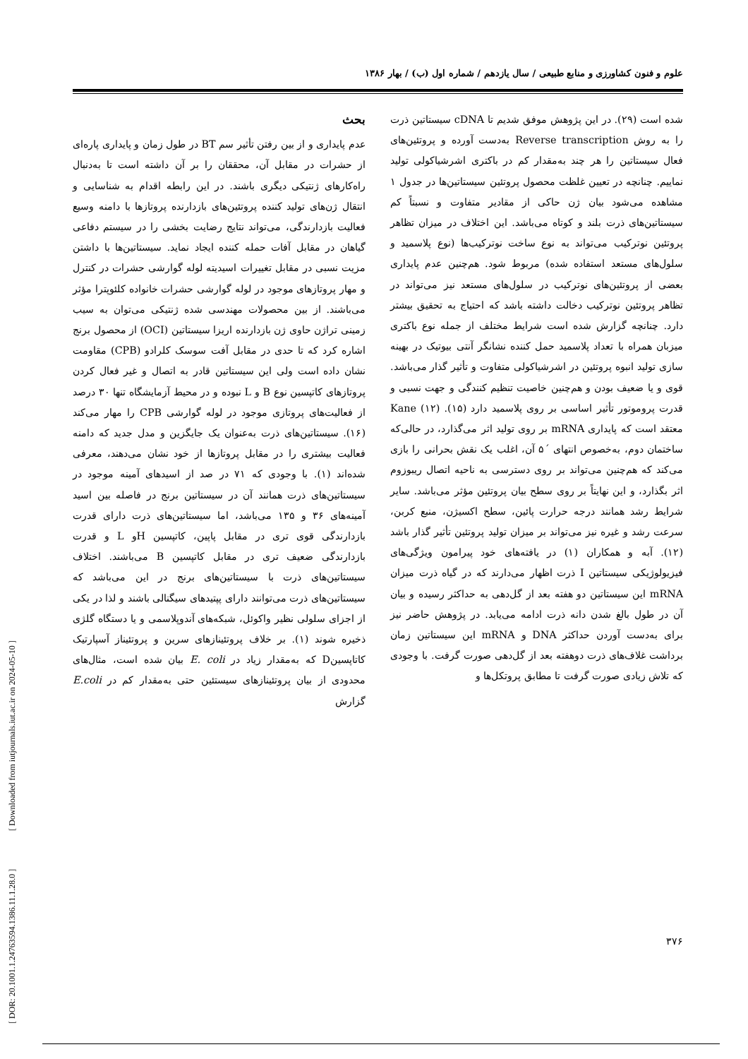علوم و فنون کشاورزی و منابع طبیعی / سال یازدهم / شماره اول (ب) / بهار ۱۳۸۶
بحث
عدم پایداری و از بین رفتن تأثیر سم BT در طول زمان و پایداری پاره‌ای از حشرات در مقابل آن، محققان را بر آن داشته است تا به‌دنبال راه‌کارهای ژنتیکی دیگری باشند. در این رابطه اقدام به شناسایی و انتقال ژن‌های تولید کننده پروتئین‌های بازدارنده پروتازها با دامنه وسیع فعالیت بازدارندگی، می‌تواند نتایج رضایت بخشی را در سیستم دفاعی گیاهان در مقابل آفات حمله کننده ایجاد نماید. سیستاتین‌ها با داشتن مزیت نسبی در مقابل تغییرات اسیدیته لوله گوارشی حشرات در کنترل و مهار پروتازهای موجود در لوله گوارشی حشرات خانواده کلئوپترا مؤثر می‌باشند. از بین محصولات مهندسی شده ژنتیکی می‌توان به سیب زمینی تراژن حاوی ژن بازدارنده اریزا سیستاتین (OCI) از محصول برنج اشاره کرد که تا حدی در مقابل آفت سوسک کلرادو (CPB) مقاومت نشان داده است ولی این سیستاتین قادر به اتصال و غیر فعال کردن پروتازهای کاتپسین نوع B و L نبوده و در محیط آزمایشگاه تنها ۳۰ درصد از فعالیت‌های پروتازی موجود در لوله گوارشی CPB را مهار می‌کند (۱۶). سیستاتین‌های ذرت به‌عنوان یک جایگزین و مدل جدید که دامنه فعالیت بیشتری را در مقابل پروتازها از خود نشان می‌دهند، معرفی شده‌اند (۱). با وجودی که ۷۱ در صد از اسیدهای آمینه موجود در سیستاتین‌های ذرت همانند آن در سیستاتین برنج در فاصله بین اسید آمینه‌های ۳۶ و ۱۳۵ می‌باشد، اما سیستاتین‌های ذرت دارای قدرت بازدارندگی قوی تری در مقابل پاپین، کاتپسین Hو L و قدرت بازدارندگی ضعیف تری در مقابل کاتپسین B می‌باشند. اختلاف سیستاتین‌های ذرت با سیستاتین‌های برنج در این می‌باشد که سیستاتین‌های ذرت می‌توانند دارای پپتیدهای سیگنالی باشند و لذا در یکی از اجزای سلولی نظیر واکوئل، شبکه‌های آندوپلاسمی و یا دستگاه گلژی ذخیره شوند (۱). بر خلاف پروتئینازهای سرین و پروتئیناز آسپارتیک کاتاپسینD که به‌مقدار زیاد در E. coli بیان شده است، مثال‌های محدودی از بیان پروتئینازهای سیستئین حتی به‌مقدار کم در E.coli گزارش
شده است (۲۹). در این پژوهش موفق شدیم تا cDNA سیستاتین ذرت را به روش Reverse transcription به‌دست آورده و پروتئین‌های فعال سیستاتین را هر چند به‌مقدار کم در باکتری اشرشیاکولی تولید نماییم. چنانچه در تعیین غلظت محصول پروتئین سیستاتین‌ها در جدول ۱ مشاهده می‌شود بیان ژن حاکی از مقادیر متفاوت و نسبتاً کم سیستاتین‌های ذرت بلند و کوتاه می‌باشد. این اختلاف در میزان تظاهر پروتئین نوترکیب می‌تواند به نوع ساخت نوترکیب‌ها (نوع پلاسمید و سلول‌های مستعد استفاده شده) مربوط شود. هم‌چنین عدم پایداری بعضی از پروتئین‌های نوترکیب در سلول‌های مستعد نیز می‌تواند در تظاهر پروتئین نوترکیب دخالت داشته باشد که احتیاج به تحقیق بیشتر دارد. چنانچه گزارش شده است شرایط مختلف از جمله نوع باکتری میزبان همراه با تعداد پلاسمید حمل کننده نشانگر آنتی بیوتیک در بهینه سازی تولید انبوه پروتئین در اشرشیاکولی متفاوت و تأثیر گذار می‌باشد. قوی و یا ضعیف بودن و هم‌چنین خاصیت تنظیم کنندگی و جهت نسبی و قدرت پروموتور تأثیر اساسی بر روی پلاسمید دارد (۱۵). Kane (۱۲) معتقد است که پایداری mRNA بر روی تولید اثر می‌گذارد، در حالی‌که ساختمان دوم، به‌خصوص انتهای ´۵ آن، اغلب یک نقش بحرانی را بازی می‌کند که هم‌چنین می‌تواند بر روی دسترسی به ناحیه اتصال ریبوزوم اثر بگذارد، و این نهایتاً بر روی سطح بیان پروتئین مؤثر می‌باشد. سایر شرایط رشد همانند درجه حرارت پائین، سطح اکسیژن، منبع کربن، سرعت رشد و غیره نیز می‌تواند بر میزان تولید پروتئین تأثیر گذار باشد (۱۲). آبه و همکاران (۱) در یافته‌های خود پیرامون ویژگی‌های فیزیولوژیکی سیستاتین I ذرت اظهار می‌دارند که در گیاه ذرت میزان mRNA این سیستاتین دو هفته بعد از گل‌دهی به حداکثر رسیده و بیان آن در طول بالغ شدن دانه ذرت ادامه می‌یابد. در پژوهش حاضر نیز برای به‌دست آوردن حداکثر DNA و mRNA این سیستاتین زمان برداشت غلاف‌های ذرت دوهفته بعد از گل‌دهی صورت گرفت. با وجودی که تلاش زیادی صورت گرفت تا مطابق پروتکل‌ها و
۳۷۶
[ DOR: 20.1001.1.24763594.1386.11.1.28.0 ] [ Downloaded from iutjournals.iut.ac.ir on 2024-05-10 ]